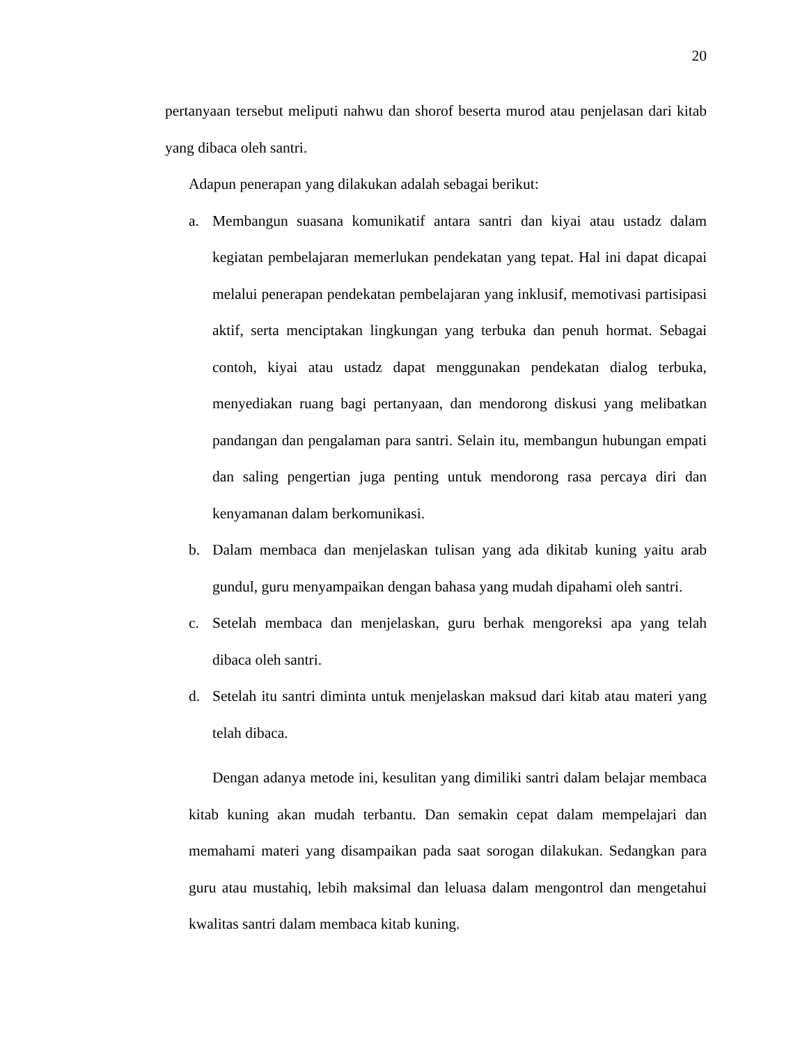20
pertanyaan tersebut meliputi nahwu dan shorof beserta murod atau penjelasan dari kitab yang dibaca oleh santri.
Adapun penerapan yang dilakukan adalah sebagai berikut:
a. Membangun suasana komunikatif antara santri dan kiyai atau ustadz dalam kegiatan pembelajaran memerlukan pendekatan yang tepat. Hal ini dapat dicapai melalui penerapan pendekatan pembelajaran yang inklusif, memotivasi partisipasi aktif, serta menciptakan lingkungan yang terbuka dan penuh hormat. Sebagai contoh, kiyai atau ustadz dapat menggunakan pendekatan dialog terbuka, menyediakan ruang bagi pertanyaan, dan mendorong diskusi yang melibatkan pandangan dan pengalaman para santri. Selain itu, membangun hubungan empati dan saling pengertian juga penting untuk mendorong rasa percaya diri dan kenyamanan dalam berkomunikasi.
b. Dalam membaca dan menjelaskan tulisan yang ada dikitab kuning yaitu arab gundul, guru menyampaikan dengan bahasa yang mudah dipahami oleh santri.
c. Setelah membaca dan menjelaskan, guru berhak mengoreksi apa yang telah dibaca oleh santri.
d. Setelah itu santri diminta untuk menjelaskan maksud dari kitab atau materi yang telah dibaca.
Dengan adanya metode ini, kesulitan yang dimiliki santri dalam belajar membaca kitab kuning akan mudah terbantu. Dan semakin cepat dalam mempelajari dan memahami materi yang disampaikan pada saat sorogan dilakukan. Sedangkan para guru atau mustahiq, lebih maksimal dan leluasa dalam mengontrol dan mengetahui kwalitas santri dalam membaca kitab kuning.